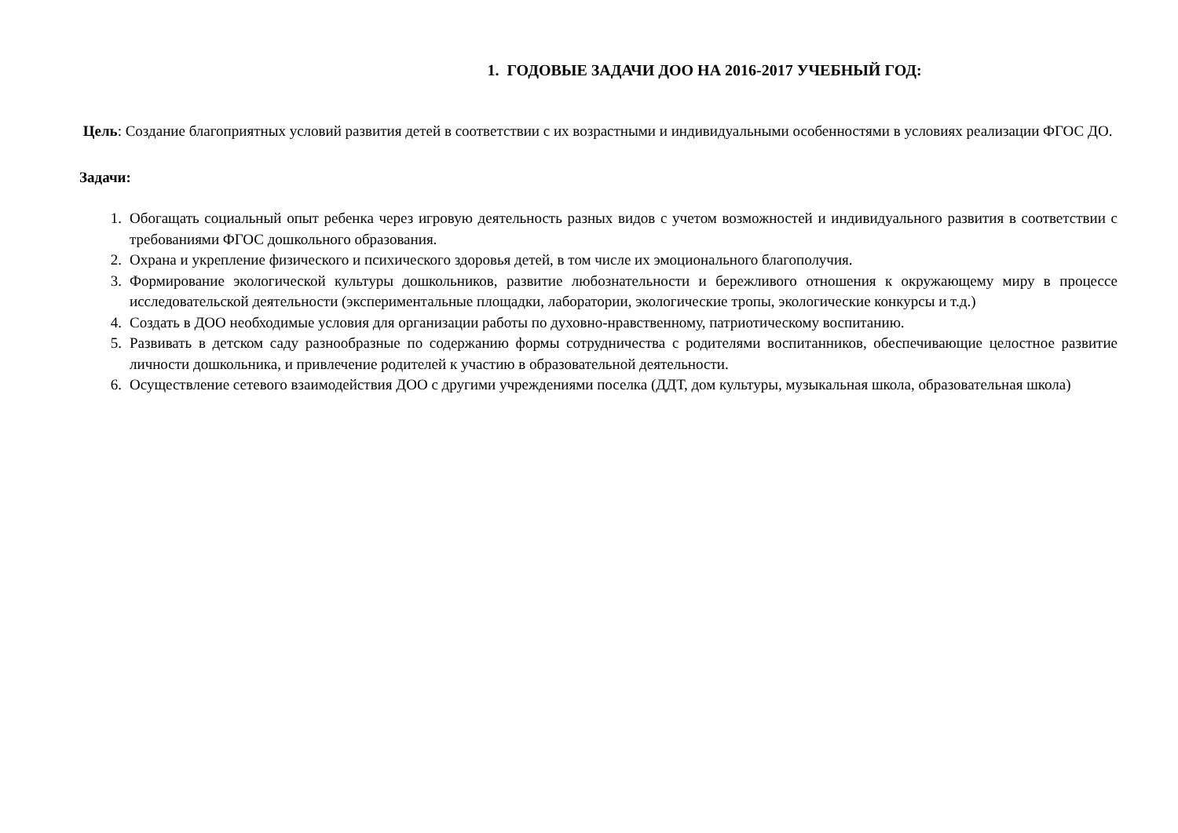1. ГОДОВЫЕ ЗАДАЧИ ДОО НА 2016-2017 УЧЕБНЫЙ ГОД:
Цель: Создание благоприятных условий развития детей в соответствии с их возрастными и индивидуальными особенностями в условиях реализации ФГОС ДО.
Задачи:
1. Обогащать социальный опыт ребенка через игровую деятельность разных видов с учетом возможностей и индивидуального развития в соответствии с требованиями ФГОС дошкольного образования.
2. Охрана и укрепление физического и психического здоровья детей, в том числе их эмоционального благополучия.
3. Формирование экологической культуры дошкольников, развитие любознательности и бережливого отношения к окружающему миру в процессе исследовательской деятельности (экспериментальные площадки, лаборатории, экологические тропы, экологические конкурсы и т.д.)
4. Создать в ДОО необходимые условия для организации работы по духовно-нравственному, патриотическому воспитанию.
5. Развивать в детском саду разнообразные по содержанию формы сотрудничества с родителями воспитанников, обеспечивающие целостное развитие личности дошкольника, и привлечение родителей к участию в образовательной деятельности.
6. Осуществление сетевого взаимодействия ДОО с другими учреждениями поселка (ДДТ, дом культуры, музыкальная школа, образовательная школа)